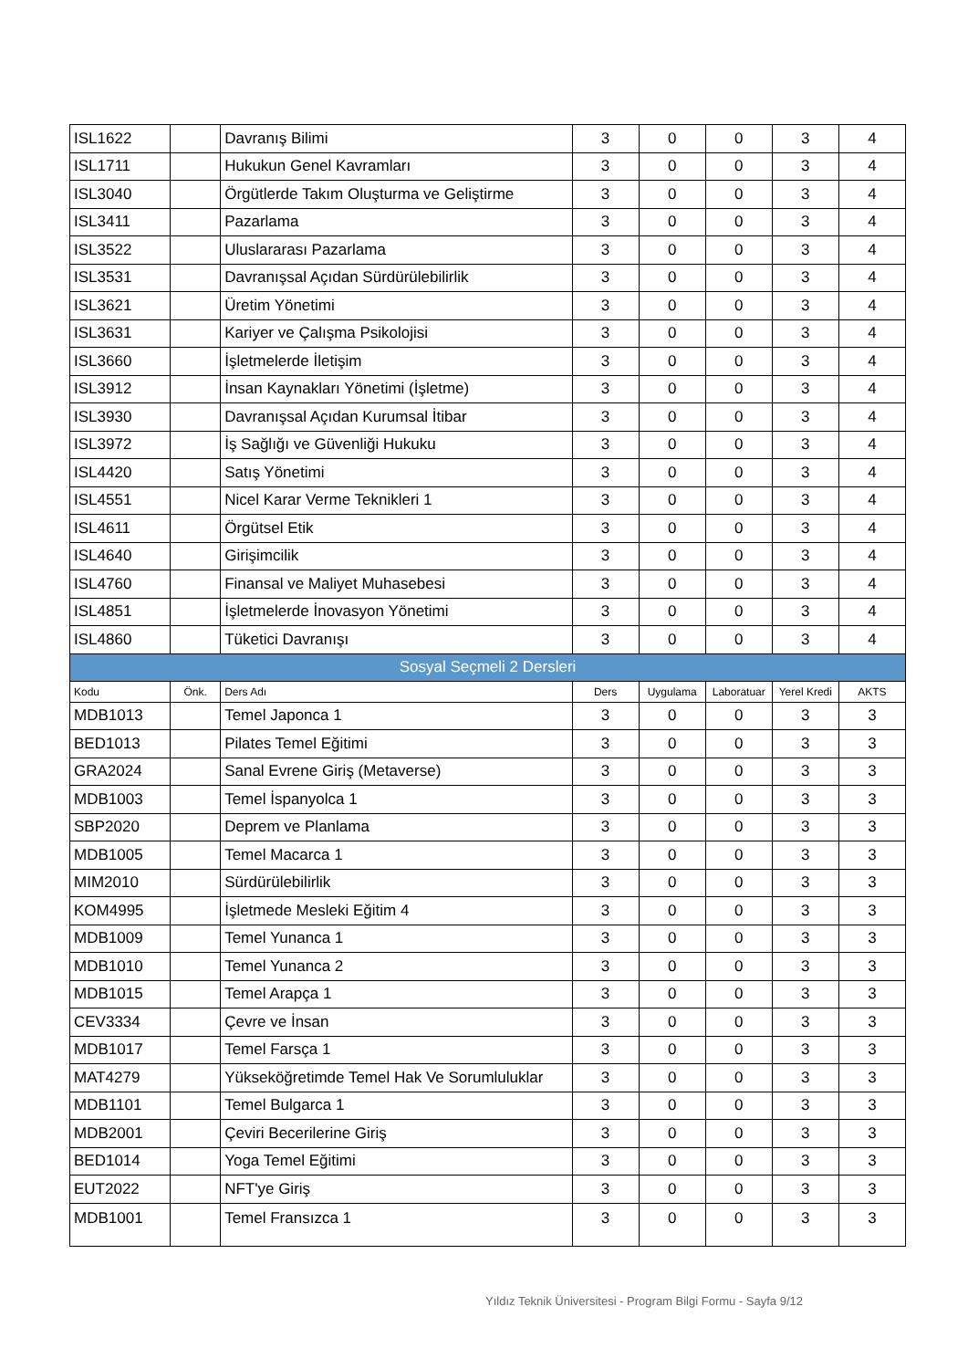| ISL1622 | | Davranış Bilimi | 3 | 0 | 0 | 3 | 4 |
| ISL1711 | | Hukukun Genel Kavramları | 3 | 0 | 0 | 3 | 4 |
| ISL3040 | | Örgütlerde Takım Oluşturma ve Geliştirme | 3 | 0 | 0 | 3 | 4 |
| ISL3411 | | Pazarlama | 3 | 0 | 0 | 3 | 4 |
| ISL3522 | | Uluslararası Pazarlama | 3 | 0 | 0 | 3 | 4 |
| ISL3531 | | Davranışsal Açıdan Sürdürülebilirlik | 3 | 0 | 0 | 3 | 4 |
| ISL3621 | | Üretim Yönetimi | 3 | 0 | 0 | 3 | 4 |
| ISL3631 | | Kariyer ve Çalışma Psikolojisi | 3 | 0 | 0 | 3 | 4 |
| ISL3660 | | İşletmelerde İletişim | 3 | 0 | 0 | 3 | 4 |
| ISL3912 | | İnsan Kaynakları Yönetimi (İşletme) | 3 | 0 | 0 | 3 | 4 |
| ISL3930 | | Davranışsal Açıdan Kurumsal İtibar | 3 | 0 | 0 | 3 | 4 |
| ISL3972 | | İş Sağlığı ve Güvenliği Hukuku | 3 | 0 | 0 | 3 | 4 |
| ISL4420 | | Satış Yönetimi | 3 | 0 | 0 | 3 | 4 |
| ISL4551 | | Nicel Karar Verme Teknikleri 1 | 3 | 0 | 0 | 3 | 4 |
| ISL4611 | | Örgütsel Etik | 3 | 0 | 0 | 3 | 4 |
| ISL4640 | | Girişimcilik | 3 | 0 | 0 | 3 | 4 |
| ISL4760 | | Finansal ve Maliyet Muhasebesi | 3 | 0 | 0 | 3 | 4 |
| ISL4851 | | İşletmelerde İnovasyon Yönetimi | 3 | 0 | 0 | 3 | 4 |
| ISL4860 | | Tüketici Davranışı | 3 | 0 | 0 | 3 | 4 |
| Sosyal Seçmeli 2 Dersleri | | | | | | | |
| Kodu | Önk. | Ders Adı | Ders | Uygulama | Laboratuar | Yerel Kredi | AKTS |
| MDB1013 | | Temel Japonca 1 | 3 | 0 | 0 | 3 | 3 |
| BED1013 | | Pilates Temel Eğitimi | 3 | 0 | 0 | 3 | 3 |
| GRA2024 | | Sanal Evrene Giriş (Metaverse) | 3 | 0 | 0 | 3 | 3 |
| MDB1003 | | Temel İspanyolca 1 | 3 | 0 | 0 | 3 | 3 |
| SBP2020 | | Deprem ve Planlama | 3 | 0 | 0 | 3 | 3 |
| MDB1005 | | Temel Macarca 1 | 3 | 0 | 0 | 3 | 3 |
| MIM2010 | | Sürdürülebilirlik | 3 | 0 | 0 | 3 | 3 |
| KOM4995 | | İşletmede Mesleki Eğitim 4 | 3 | 0 | 0 | 3 | 3 |
| MDB1009 | | Temel Yunanca 1 | 3 | 0 | 0 | 3 | 3 |
| MDB1010 | | Temel Yunanca 2 | 3 | 0 | 0 | 3 | 3 |
| MDB1015 | | Temel Arapça 1 | 3 | 0 | 0 | 3 | 3 |
| CEV3334 | | Çevre ve İnsan | 3 | 0 | 0 | 3 | 3 |
| MDB1017 | | Temel Farsça 1 | 3 | 0 | 0 | 3 | 3 |
| MAT4279 | | Yükseköğretimde Temel Hak Ve Sorumluluklar | 3 | 0 | 0 | 3 | 3 |
| MDB1101 | | Temel Bulgarca 1 | 3 | 0 | 0 | 3 | 3 |
| MDB2001 | | Çeviri Becerilerine Giriş | 3 | 0 | 0 | 3 | 3 |
| BED1014 | | Yoga Temel Eğitimi | 3 | 0 | 0 | 3 | 3 |
| EUT2022 | | NFT'ye Giriş | 3 | 0 | 0 | 3 | 3 |
| MDB1001 | | Temel Fransızca 1 | 3 | 0 | 0 | 3 | 3 |
Yıldız Teknik Üniversitesi - Program Bilgi Formu - Sayfa 9/12